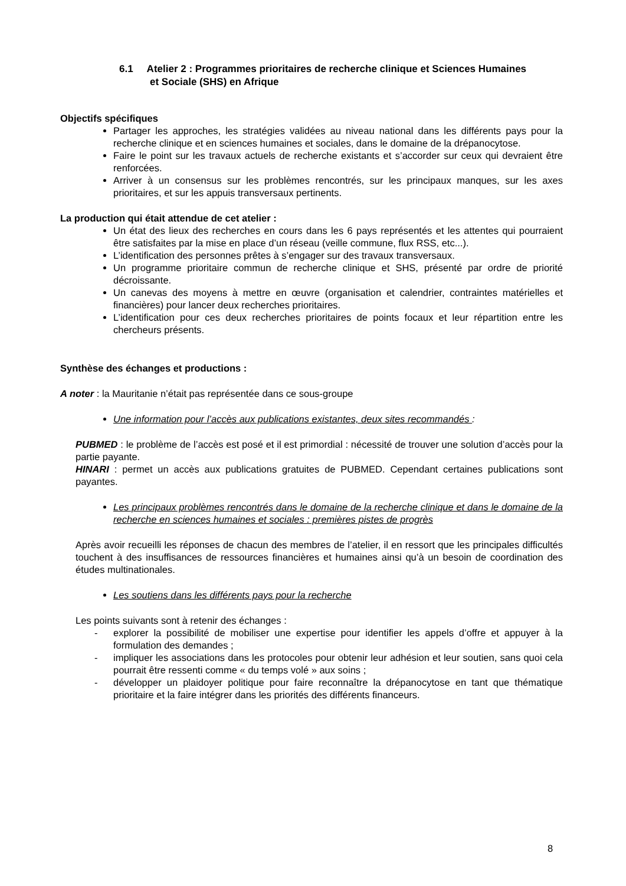6.1 Atelier 2 : Programmes prioritaires de recherche clinique et Sciences Humaines et Sociale (SHS) en Afrique
Objectifs spécifiques
Partager les approches, les stratégies validées au niveau national dans les différents pays pour la recherche clinique et en sciences humaines et sociales, dans le domaine de la drépanocytose.
Faire le point sur les travaux actuels de recherche existants et s’accorder sur ceux qui devraient être renforcées.
Arriver à un consensus sur les problèmes rencontrés, sur les principaux manques, sur les axes prioritaires, et sur les appuis transversaux pertinents.
La production qui était attendue de cet atelier :
Un état des lieux des recherches en cours dans les 6 pays représentés et les attentes qui pourraient être satisfaites par la mise en place d’un réseau (veille commune, flux RSS, etc...).
L’identification des personnes prêtes à s’engager sur des travaux transversaux.
Un programme prioritaire commun de recherche clinique et SHS, présenté par ordre de priorité décroissante.
Un canevas des moyens à mettre en œuvre (organisation et calendrier, contraintes matérielles et financières) pour lancer deux recherches prioritaires.
L’identification pour ces deux recherches prioritaires de points focaux et leur répartition entre les chercheurs présents.
Synthèse des échanges et productions :
A noter : la Mauritanie n’était pas représentée dans ce sous-groupe
Une information pour l’accès aux publications existantes, deux sites recommandés :
PUBMED : le problème de l’accès est posé et il est primordial : nécessité de trouver une solution d’accès pour la partie payante.
HINARI : permet un accès aux publications gratuites de PUBMED. Cependant certaines publications sont payantes.
Les principaux problèmes rencontrés dans le domaine de la recherche clinique et dans le domaine de la recherche en sciences humaines et sociales : premières pistes de progrès
Après avoir recueilli les réponses de chacun des membres de l’atelier, il en ressort que les principales difficultés touchent à des insuffisances de ressources financières et humaines ainsi qu’à un besoin de coordination des études multinationales.
Les soutiens dans les différents pays pour la recherche
Les points suivants sont à retenir des échanges :
- explorer la possibilité de mobiliser une expertise pour identifier les appels d’offre et appuyer à la formulation des demandes ;
- impliquer les associations dans les protocoles pour obtenir leur adhésion et leur soutien, sans quoi cela pourrait être ressenti comme « du temps volé » aux soins ;
- développer un plaidoyer politique pour faire reconnaître la drépanocytose en tant que thématique prioritaire et la faire intégrer dans les priorités des différents financeurs.
8